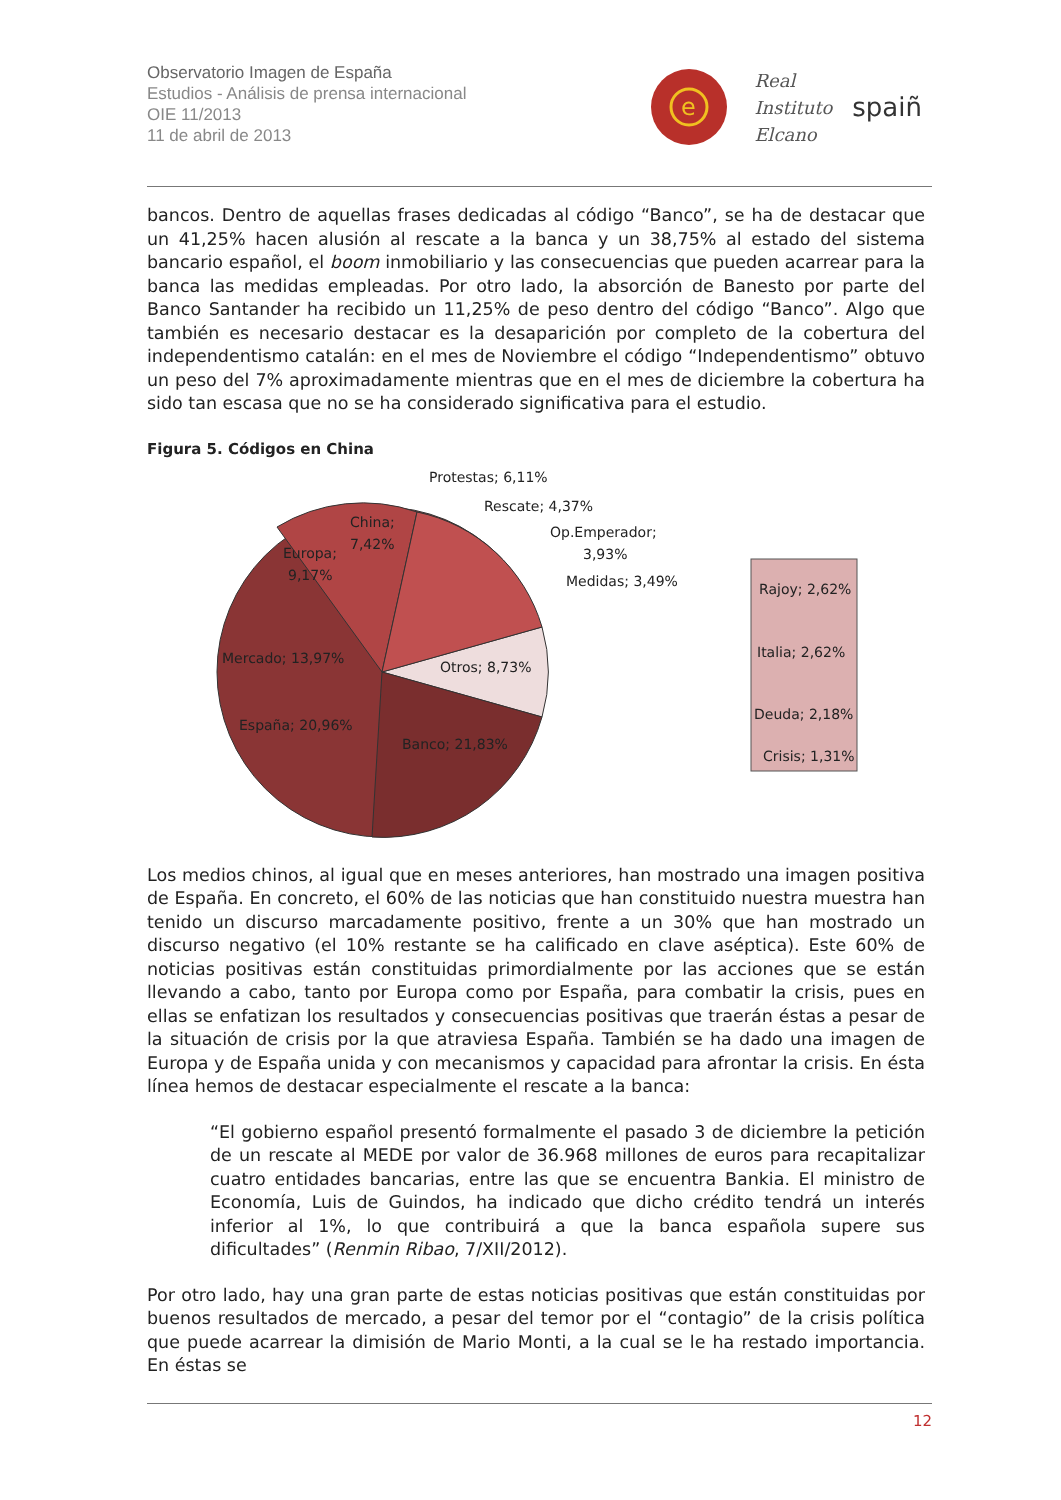Observatorio Imagen de España
Estudios - Análisis de prensa internacional
OIE 11/2013
11 de abril de 2013
e
Real
Instituto
Elcano
spaiñ
bancos. Dentro de aquellas frases dedicadas al código “Banco”, se ha de destacar que un 41,25% hacen alusión al rescate a la banca y un 38,75% al estado del sistema bancario español, el boom inmobiliario y las consecuencias que pueden acarrear para la banca las medidas empleadas. Por otro lado, la absorción de Banesto por parte del Banco Santander ha recibido un 11,25% de peso dentro del código “Banco”. Algo que también es necesario destacar es la desaparición por completo de la cobertura del independentismo catalán: en el mes de Noviembre el código “Independentismo” obtuvo un peso del 7% aproximadamente mientras que en el mes de diciembre la cobertura ha sido tan escasa que no se ha considerado significativa para el estudio.
Figura 5. Códigos en China
Protestas; 6,11%
Rescate; 4,37%
Op.Emperador;
3,93%
Medidas; 3,49%
China;
7,42%
Europa;
9,17%
Mercado; 13,97%
Otros; 8,73%
España; 20,96%
Banco; 21,83%
Rajoy; 2,62%
Italia; 2,62%
Deuda; 2,18%
Crisis; 1,31%
Los medios chinos, al igual que en meses anteriores, han mostrado una imagen positiva de España. En concreto, el 60% de las noticias que han constituido nuestra muestra han tenido un discurso marcadamente positivo, frente a un 30% que han mostrado un discurso negativo (el 10% restante se ha calificado en clave aséptica). Este 60% de noticias positivas están constituidas primordialmente por las acciones que se están llevando a cabo, tanto por Europa como por España, para combatir la crisis, pues en ellas se enfatizan los resultados y consecuencias positivas que traerán éstas a pesar de la situación de crisis por la que atraviesa España. También se ha dado una imagen de Europa y de España unida y con mecanismos y capacidad para afrontar la crisis. En ésta línea hemos de destacar especialmente el rescate a la banca:
“El gobierno español presentó formalmente el pasado 3 de diciembre la petición de un rescate al MEDE por valor de 36.968 millones de euros para recapitalizar cuatro entidades bancarias, entre las que se encuentra Bankia. El ministro de Economía, Luis de Guindos, ha indicado que dicho crédito tendrá un interés inferior al 1%, lo que contribuirá a que la banca española supere sus dificultades” (Renmin Ribao, 7/XII/2012).
Por otro lado, hay una gran parte de estas noticias positivas que están constituidas por buenos resultados de mercado, a pesar del temor por el “contagio” de la crisis política que puede acarrear la dimisión de Mario Monti, a la cual se le ha restado importancia. En éstas se
12